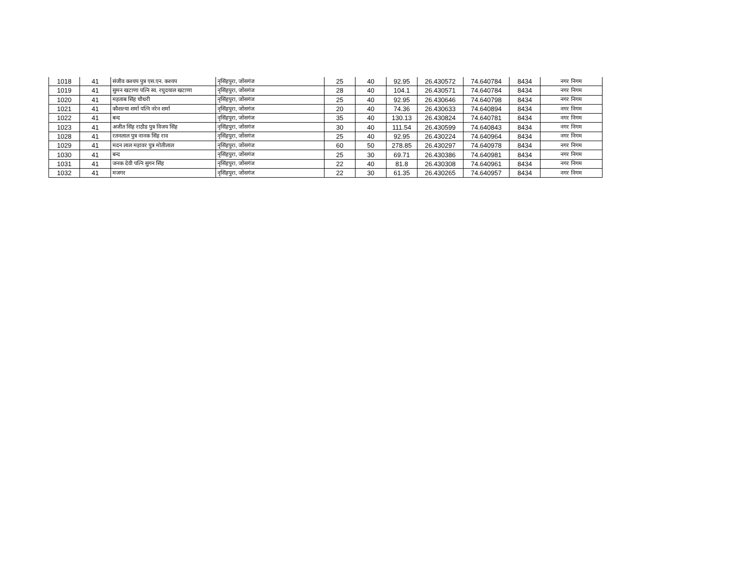| 1018 | 41 | संजीव कश्यप पुत्र एस.एन. कश्यप | नृसिंहपुरा, जोंसगंज | 25 | 40 | 92.95 | 26.430572 | 74.640784 | 8434 | नगर निगम |
| 1019 | 41 | सुमन खटाणा पत्नि स्व. रघुदयाल खटाणा | नृसिंहपुरा, जोंसगंज | 28 | 40 | 104.1 | 26.430571 | 74.640784 | 8434 | नगर निगम |
| 1020 | 41 | महताब सिंह चौधरी | नृसिंहपुरा, जोंसगंज | 25 | 40 | 92.95 | 26.430646 | 74.640798 | 8434 | नगर निगम |
| 1021 | 41 | कौशल्या शर्मा पत्नि नरेन शर्मा | नृसिंहपुरा, जोंसगंज | 20 | 40 | 74.36 | 26.430633 | 74.640894 | 8434 | नगर निगम |
| 1022 | 41 | बन्द | नृसिंहपुरा, जोंसगंज | 35 | 40 | 130.13 | 26.430824 | 74.640781 | 8434 | नगर निगम |
| 1023 | 41 | अजीत सिंह राठौड पुत्र विजय सिंह | नृसिंहपुरा, जोंसगंज | 30 | 40 | 111.54 | 26.430599 | 74.640843 | 8434 | नगर निगम |
| 1028 | 41 | रतनलाल पुत्र नानक सिंह राव | नृसिंहपुरा, जोंसगंज | 25 | 40 | 92.95 | 26.430224 | 74.640964 | 8434 | नगर निगम |
| 1029 | 41 | मदन लाल महावर पुत्र मोतीलाल | नृसिंहपुरा, जोंसगंज | 60 | 50 | 278.85 | 26.430297 | 74.640978 | 8434 | नगर निगम |
| 1030 | 41 | बन्द | नृसिंहपुरा, जोंसगंज | 25 | 30 | 69.71 | 26.430386 | 74.640981 | 8434 | नगर निगम |
| 1031 | 41 | जनक देवी पत्नि सुगन सिंह | नृसिंहपुरा, जोंसगंज | 22 | 40 | 81.8 | 26.430308 | 74.640961 | 8434 | नगर निगम |
| 1032 | 41 | मजगर | नृसिंहपुरा, जोंसगंज | 22 | 30 | 61.35 | 26.430265 | 74.640957 | 8434 | नगर निगम |